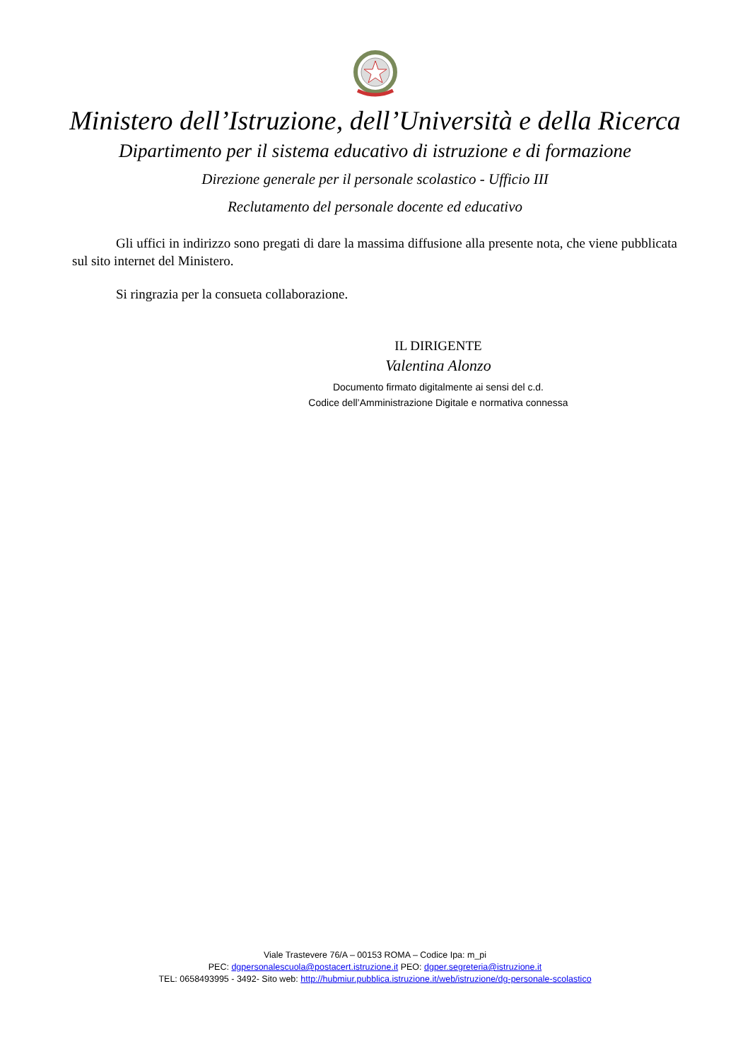Ministero dell’Istruzione, dell’Università e della Ricerca
Dipartimento per il sistema educativo di istruzione e di formazione
Direzione generale per il personale scolastico - Ufficio III
Reclutamento del personale docente ed educativo
Gli uffici in indirizzo sono pregati di dare la massima diffusione alla presente nota, che viene pubblicata sul sito internet del Ministero.
Si ringrazia per la consueta collaborazione.
IL DIRIGENTE
Valentina Alonzo
Documento firmato digitalmente ai sensi del c.d.
Codice dell’Amministrazione Digitale e normativa connessa
Viale Trastevere 76/A – 00153 ROMA – Codice Ipa: m_pi
PEC: dgpersonalescuola@postacert.istruzione.it PEO: dgper.segreteria@istruzione.it
TEL: 0658493995 - 3492- Sito web: http://hubmiur.pubblica.istruzione.it/web/istruzione/dg-personale-scolastico